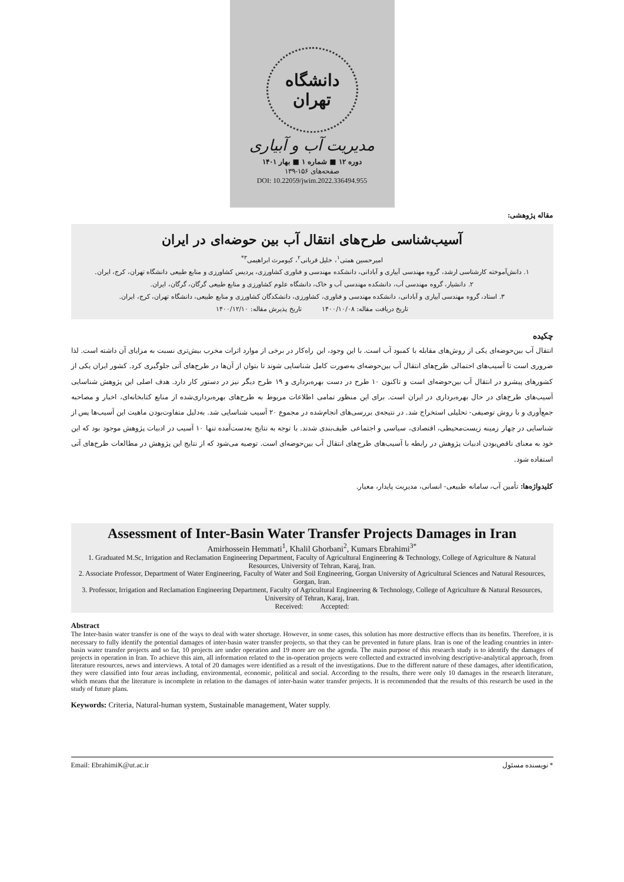دانشگاه تهران
مدیریت آب و آبیاری
دوره ۱۲ ■ شماره ۱ ■ بهار ۱۴۰۱
صفحه‌های ۱۵۶-۱۳۹
DOI: 10.22059/jwim.2022.336494.955
مقاله پژوهشی:
آسیب‌شناسی طرح‌های انتقال آب بین حوضه‌ای در ایران
امیرحسین همتی<sup>۱</sup>، خلیل قربانی<sup>۲</sup>، کیومرث ابراهیمی<sup>۳*</sup>
۱. دانش‌آموخته کارشناسی ارشد، گروه مهندسی آبیاری و آبادانی، دانشکده مهندسی و فناوری کشاورزی، پردیس کشاورزی و منابع طبیعی دانشگاه تهران، کرج، ایران.
۲. دانشیار، گروه مهندسی آب، دانشکده مهندسی آب و خاک، دانشگاه علوم کشاورزی و منابع طبیعی گرگان، گرگان، ایران.
۳. استاد، گروه مهندسی آبیاری و آبادانی، دانشکده مهندسی و فناوری، کشاورزی، دانشکدگان کشاورزی و منابع طبیعی، دانشگاه تهران، کرج، ایران.
تاریخ دریافت مقاله: ۱۴۰۰/۱۰/۰۸ تاریخ پذیرش مقاله: ۱۴۰۰/۱۲/۱۰
چکیده
انتقال آب بین‌حوضه‌ای یکی از روش‌های مقابله با کمبود آب است. با این وجود، این راه‌کار در برخی از موارد اثرات مخرب بیش‌تری نسبت به مزایای آن داشته است. لذا ضروری است تا آسیب‌های احتمالی طرح‌های انتقال آب بین‌حوضه‌ای به‌صورت کامل شناسایی شوند تا بتوان از آن‌ها در طرح‌های آتی جلوگیری کرد. کشور ایران یکی از کشورهای پیشرو در انتقال آب بین‌حوضه‌ای است و تاکنون ۱۰ طرح در دست بهره‌برداری و ۱۹ طرح دیگر نیز در دستور کار دارد. هدف اصلی این پژوهش شناسایی آسیب‌های طرح‌های در حال بهره‌برداری در ایران است. برای این منظور تمامی اطلاعات مربوط به طرح‌های بهره‌برداری‌شده از منابع کتابخانه‌ای، اخبار و مصاحبه جمع‌آوری و با روش توصیفی- تحلیلی استخراج شد. در نتیجه‌ی بررسی‌های انجام‌شده در مجموع ۲۰ آسیب شناسایی شد. به‌دلیل متفاوت‌بودن ماهیت این آسیب‌ها پس از شناسایی در چهار زمینه زیست‌محیطی، اقتصادی، سیاسی و اجتماعی طیف‌بندی شدند. با توجه به نتایج به‌دست‌آمده تنها ۱۰ آسیب در ادبیات پژوهش موجود بود که این خود به معنای ناقص‌بودن ادبیات پژوهش در رابطه با آسیب‌های طرح‌های انتقال آب بین‌حوضه‌ای است. توصیه می‌شود که از نتایج این پژوهش در مطالعات طرح‌های آتی استفاده شود.
کلیدواژه‌ها: تأمین آب، سامانه طبیعی- انسانی، مدیریت پایدار، معیار.
Assessment of Inter-Basin Water Transfer Projects Damages in Iran
Amirhossein Hemmati<sup>1</sup>, Khalil Ghorbani<sup>2</sup>, Kumars Ebrahimi<sup>3*</sup>
1. Graduated M.Sc, Irrigation and Reclamation Engineering Department, Faculty of Agricultural Engineering & Technology, College of Agriculture & Natural Resources, University of Tehran, Karaj, Iran.
2. Associate Professor, Department of Water Engineering, Faculty of Water and Soil Engineering, Gorgan University of Agricultural Sciences and Natural Resources, Gorgan, Iran.
3. Professor, Irrigation and Reclamation Engineering Department, Faculty of Agricultural Engineering & Technology, College of Agriculture & Natural Resources, University of Tehran, Karaj, Iran.
Received: Accepted:
Abstract
The Inter-basin water transfer is one of the ways to deal with water shortage. However, in some cases, this solution has more destructive effects than its benefits. Therefore, it is necessary to fully identify the potential damages of inter-basin water transfer projects, so that they can be prevented in future plans. Iran is one of the leading countries in inter-basin water transfer projects and so far, 10 projects are under operation and 19 more are on the agenda. The main purpose of this research study is to identify the damages of projects in operation in Iran. To achieve this aim, all information related to the in-operation projects were collected and extracted involving descriptive-analytical approach, from literature resources, news and interviews. A total of 20 damages were identified as a result of the investigations. Due to the different nature of these damages, after identification, they were classified into four areas including, environmental, economic, political and social. According to the results, there were only 10 damages in the research literature, which means that the literature is incomplete in relation to the damages of inter-basin water transfer projects. It is recommended that the results of this research be used in the study of future plans.
Keywords: Criteria, Natural-human system, Sustainable management, Water supply.
Email: EbrahimiK@ut.ac.ir * نویسنده مسئول